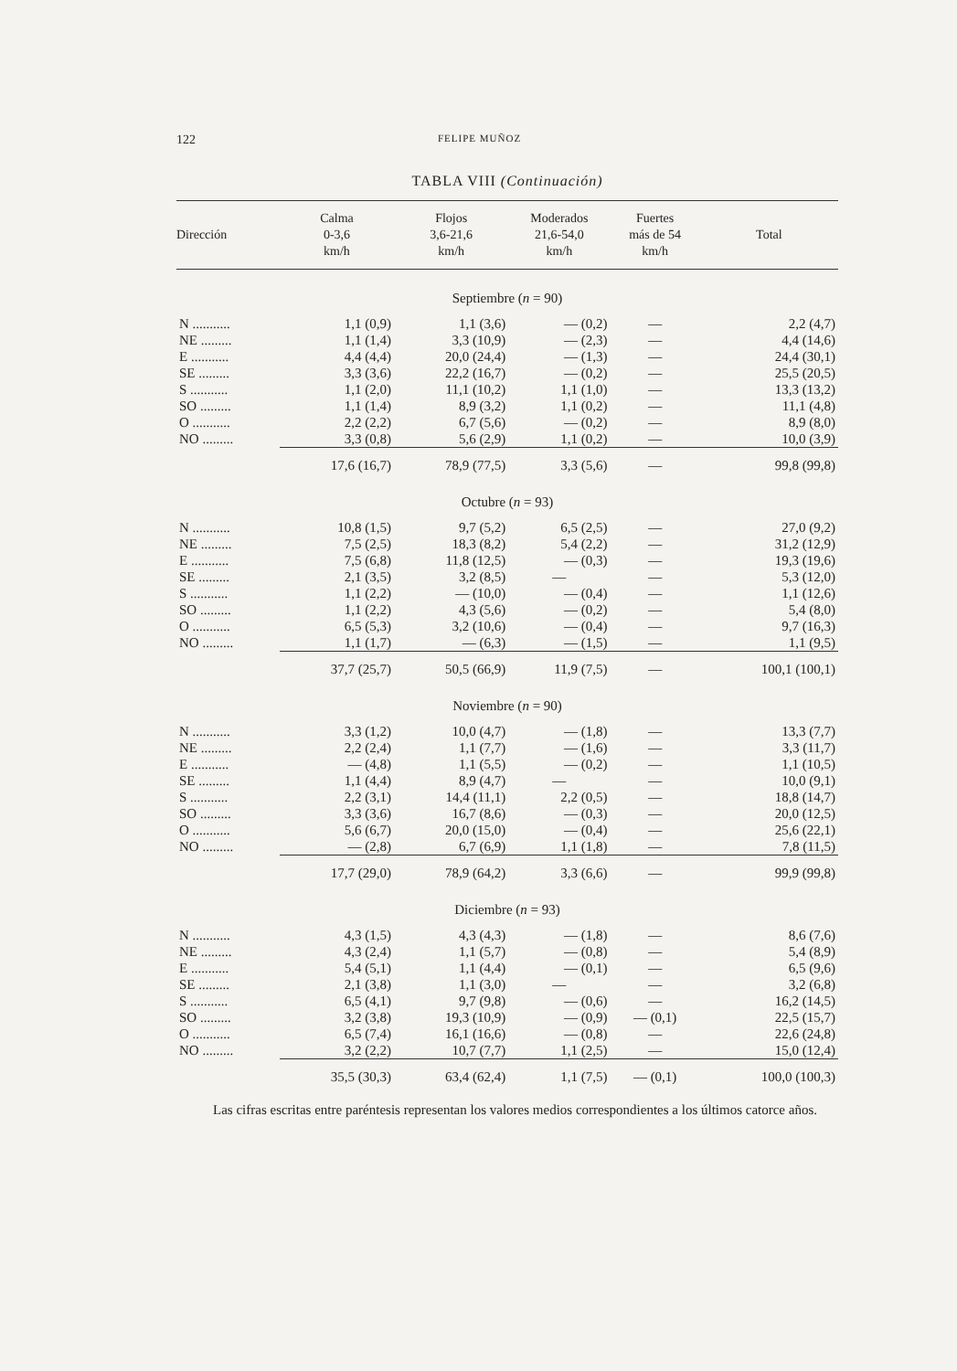122 FELIPE MUÑOZ
TABLA VIII (Continuación)
| Dirección | Calma 0-3,6 km/h | Flojos 3,6-21,6 km/h | Moderados 21,6-54,0 km/h | Fuertes más de 54 km/h | Total |
| --- | --- | --- | --- | --- | --- |
| Septiembre ( n = 90) | | | | | |
| N ........... | 1,1 (0,9) | 1,1 (3,6) | — (0,2) | — | 2,2 (4,7) |
| NE ......... | 1,1 (1,4) | 3,3 (10,9) | — (2,3) | — | 4,4 (14,6) |
| E ........... | 4,4 (4,4) | 20,0 (24,4) | — (1,3) | — | 24,4 (30,1) |
| SE ......... | 3,3 (3,6) | 22,2 (16,7) | — (0,2) | — | 25,5 (20,5) |
| S ........... | 1,1 (2,0) | 11,1 (10,2) | 1,1 (1,0) | — | 13,3 (13,2) |
| SO ......... | 1,1 (1,4) | 8,9 (3,2) | 1,1 (0,2) | — | 11,1 (4,8) |
| O ........... | 2,2 (2,2) | 6,7 (5,6) | — (0,2) | — | 8,9 (8,0) |
| NO ......... | 3,3 (0,8) | 5,6 (2,9) | 1,1 (0,2) | — | 10,0 (3,9) |
| | 17,6 (16,7) | 78,9 (77,5) | 3,3 (5,6) | — | 99,8 (99,8) |
| Octubre ( n = 93) | | | | | |
| N ........... | 10,8 (1,5) | 9,7 (5,2) | 6,5 (2,5) | — | 27,0 (9,2) |
| NE ......... | 7,5 (2,5) | 18,3 (8,2) | 5,4 (2,2) | — | 31,2 (12,9) |
| E ........... | 7,5 (6,8) | 11,8 (12,5) | — (0,3) | — | 19,3 (19,6) |
| SE ......... | 2,1 (3,5) | 3,2 (8,5) | — | — | 5,3 (12,0) |
| S ........... | 1,1 (2,2) | — (10,0) | — (0,4) | — | 1,1 (12,6) |
| SO ......... | 1,1 (2,2) | 4,3 (5,6) | — (0,2) | — | 5,4 (8,0) |
| O ........... | 6,5 (5,3) | 3,2 (10,6) | — (0,4) | — | 9,7 (16,3) |
| NO ......... | 1,1 (1,7) | — (6,3) | — (1,5) | — | 1,1 (9,5) |
| | 37,7 (25,7) | 50,5 (66,9) | 11,9 (7,5) | — | 100,1 (100,1) |
| Noviembre ( n = 90) | | | | | |
| N ........... | 3,3 (1,2) | 10,0 (4,7) | — (1,8) | — | 13,3 (7,7) |
| NE ......... | 2,2 (2,4) | 1,1 (7,7) | — (1,6) | — | 3,3 (11,7) |
| E ........... | — (4,8) | 1,1 (5,5) | — (0,2) | — | 1,1 (10,5) |
| SE ......... | 1,1 (4,4) | 8,9 (4,7) | — | — | 10,0 (9,1) |
| S ........... | 2,2 (3,1) | 14,4 (11,1) | 2,2 (0,5) | — | 18,8 (14,7) |
| SO ......... | 3,3 (3,6) | 16,7 (8,6) | — (0,3) | — | 20,0 (12,5) |
| O ........... | 5,6 (6,7) | 20,0 (15,0) | — (0,4) | — | 25,6 (22,1) |
| NO ......... | — (2,8) | 6,7 (6,9) | 1,1 (1,8) | — | 7,8 (11,5) |
| | 17,7 (29,0) | 78,9 (64,2) | 3,3 (6,6) | — | 99,9 (99,8) |
| Diciembre ( n = 93) | | | | | |
| N ........... | 4,3 (1,5) | 4,3 (4,3) | — (1,8) | — | 8,6 (7,6) |
| NE ......... | 4,3 (2,4) | 1,1 (5,7) | — (0,8) | — | 5,4 (8,9) |
| E ........... | 5,4 (5,1) | 1,1 (4,4) | — (0,1) | — | 6,5 (9,6) |
| SE ......... | 2,1 (3,8) | 1,1 (3,0) | — | — | 3,2 (6,8) |
| S ........... | 6,5 (4,1) | 9,7 (9,8) | — (0,6) | — | 16,2 (14,5) |
| SO ......... | 3,2 (3,8) | 19,3 (10,9) | — (0,9) | — (0,1) | 22,5 (15,7) |
| O ........... | 6,5 (7,4) | 16,1 (16,6) | — (0,8) | — | 22,6 (24,8) |
| NO ......... | 3,2 (2,2) | 10,7 (7,7) | 1,1 (2,5) | — | 15,0 (12,4) |
| | 35,5 (30,3) | 63,4 (62,4) | 1,1 (7,5) | — (0,1) | 100,0 (100,3) |
Las cifras escritas entre paréntesis representan los valores medios correspondientes a los últimos catorce años.